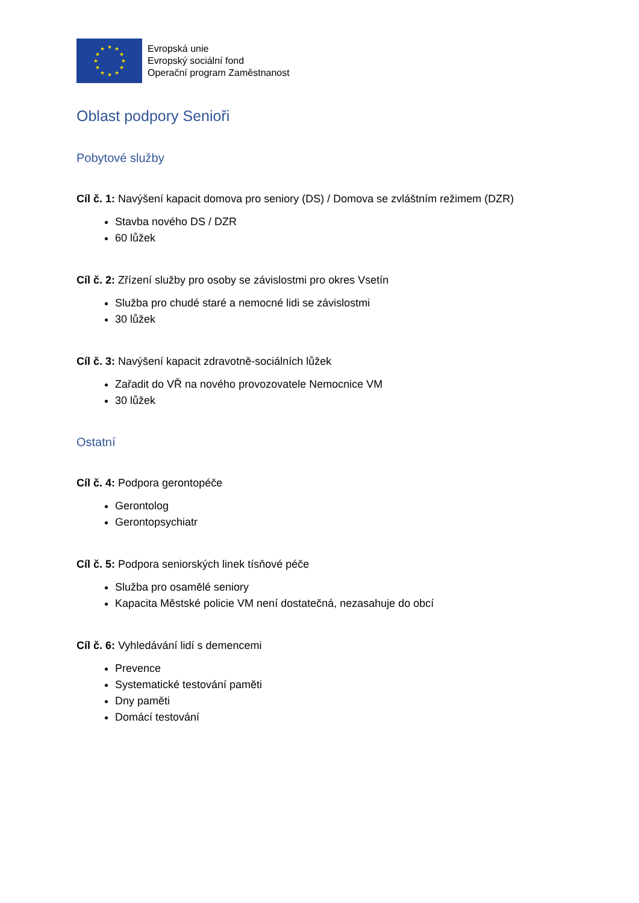★
★
★
★
★
★
★
★
★
★
★
★
Evropská unie
Evropský sociální fond
Operační program Zaměstnanost
Oblast podpory Senioři
Pobytové služby
Cíl č. 1: Navýšení kapacit domova pro seniory (DS) / Domova se zvláštním režimem (DZR)
Stavba nového DS / DZR
60 lůžek
Cíl č. 2: Zřízení služby pro osoby se závislostmi pro okres Vsetín
Služba pro chudé staré a nemocné lidi se závislostmi
30 lůžek
Cíl č. 3: Navýšení kapacit zdravotně-sociálních lůžek
Zařadit do VŘ na nového provozovatele Nemocnice VM
30 lůžek
Ostatní
Cíl č. 4: Podpora gerontopéče
Gerontolog
Gerontopsychiatr
Cíl č. 5: Podpora seniorských linek tísňové péče
Služba pro osamělé seniory
Kapacita Městské policie VM není dostatečná, nezasahuje do obcí
Cíl č. 6: Vyhledávání lidí s demencemi
Prevence
Systematické testování paměti
Dny paměti
Domácí testování